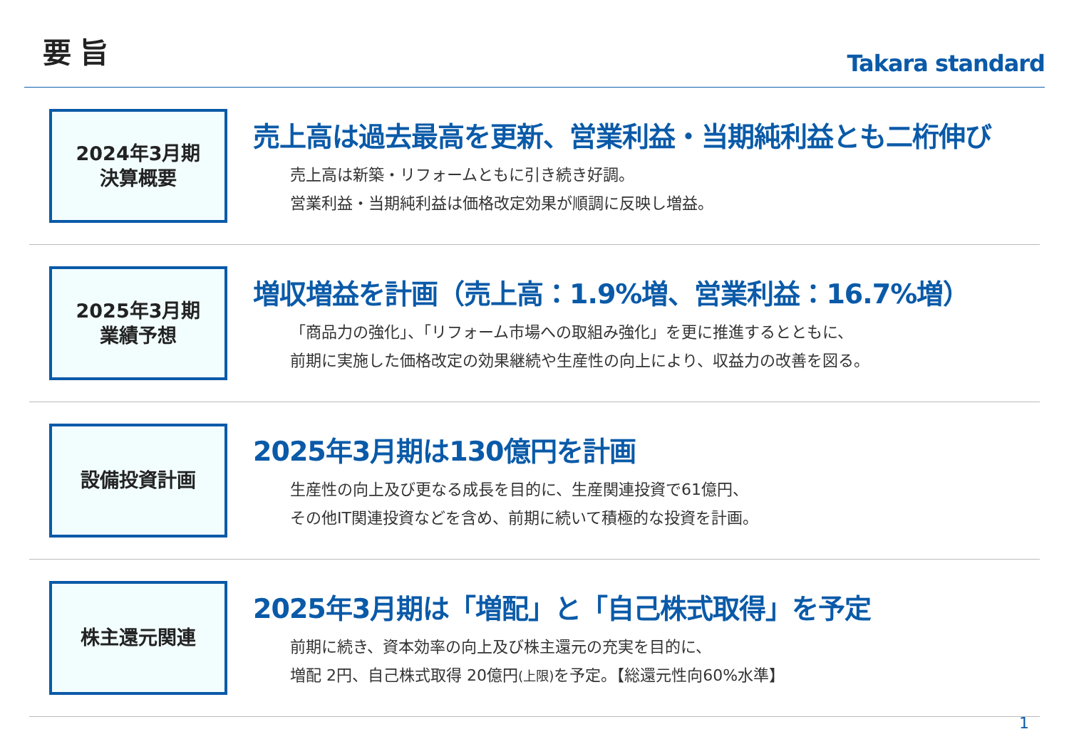要旨
Takara standard
2024年3月期
決算概要
売上高は過去最高を更新、営業利益・当期純利益とも二桁伸び
売上高は新築・リフォームともに引き続き好調。
営業利益・当期純利益は価格改定効果が順調に反映し増益。
2025年3月期
業績予想
増収増益を計画（売上高：1.9%増、営業利益：16.7%増）
「商品力の強化」、「リフォーム市場への取組み強化」を更に推進するとともに、
前期に実施した価格改定の効果継続や生産性の向上により、収益力の改善を図る。
設備投資計画
2025年3月期は130億円を計画
生産性の向上及び更なる成長を目的に、生産関連投資で61億円、
その他IT関連投資などを含め、前期に続いて積極的な投資を計画。
株主還元関連
2025年3月期は「増配」と「自己株式取得」を予定
前期に続き、資本効率の向上及び株主還元の充実を目的に、
増配 2円、自己株式取得 20億円(上限) を予定。【総還元性向60%水準】
1